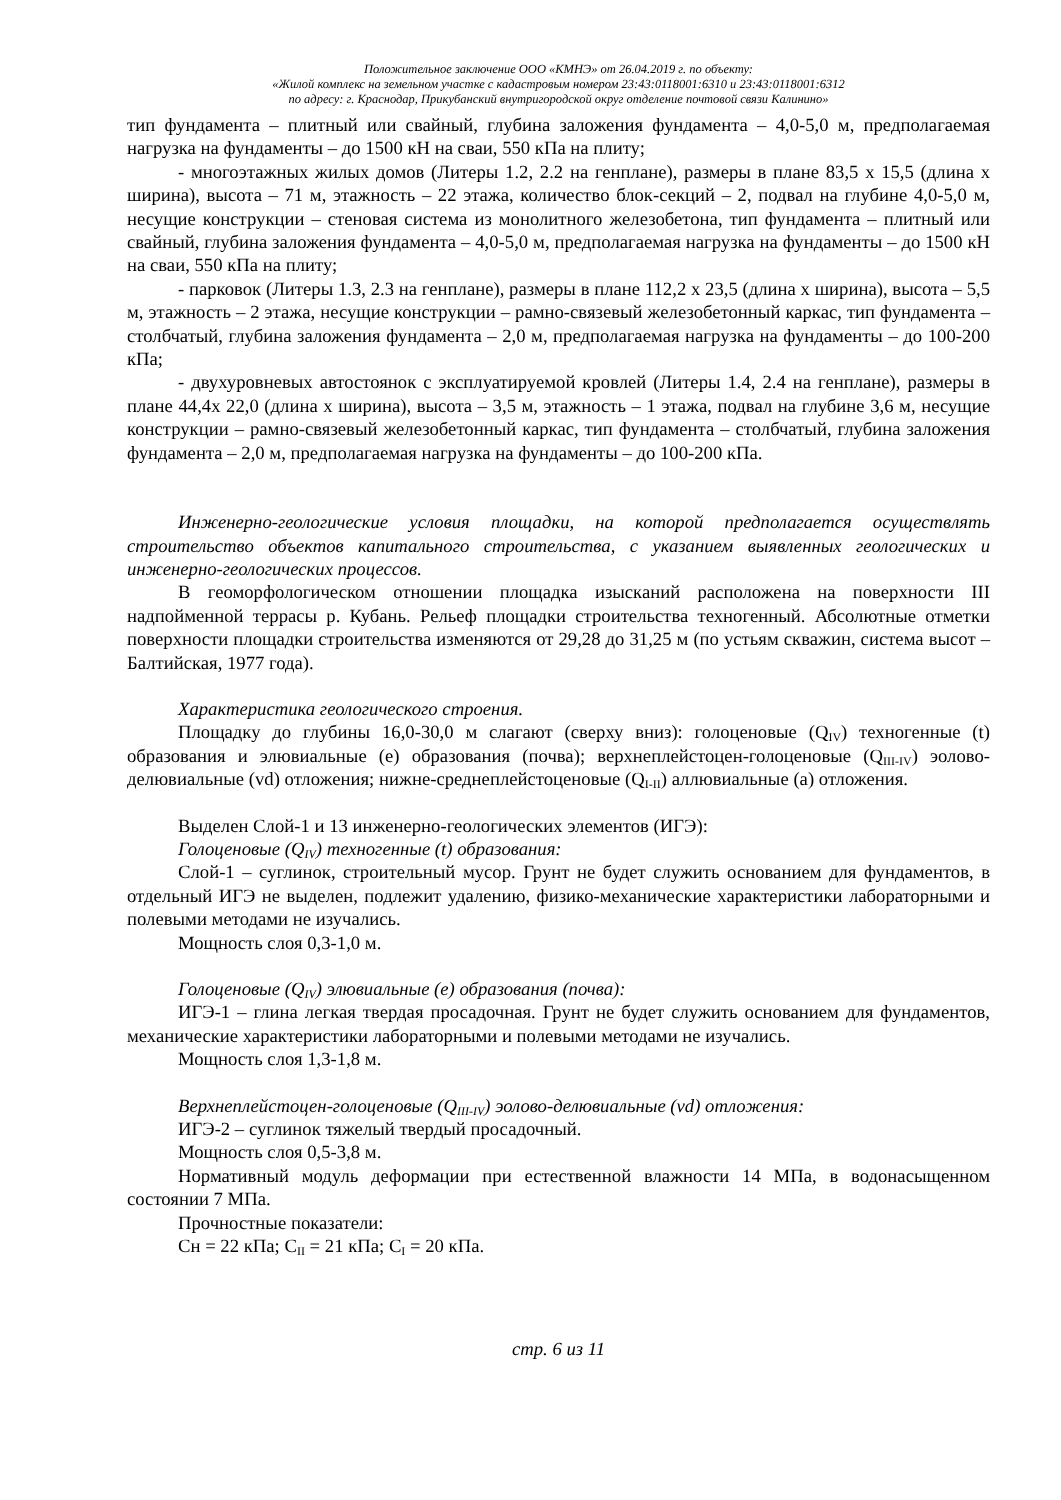Положительное заключение ООО «КМНЭ» от 26.04.2019 г. по объекту:
«Жилой комплекс на земельном участке с кадастровым номером 23:43:0118001:6310 и 23:43:0118001:6312
по адресу: г. Краснодар, Прикубанский внутригородской округ отделение почтовой связи Калинино»
тип фундамента – плитный или свайный, глубина заложения фундамента – 4,0-5,0 м, предполагаемая нагрузка на фундаменты – до 1500 кН на сваи, 550 кПа на плиту;
- многоэтажных жилых домов (Литеры 1.2, 2.2 на генплане), размеры в плане 83,5 х 15,5 (длина х ширина), высота – 71 м, этажность – 22 этажа, количество блок-секций – 2, подвал на глубине 4,0-5,0 м, несущие конструкции – стеновая система из монолитного железобетона, тип фундамента – плитный или свайный, глубина заложения фундамента – 4,0-5,0 м, предполагаемая нагрузка на фундаменты – до 1500 кН на сваи, 550 кПа на плиту;
- парковок (Литеры 1.3, 2.3 на генплане), размеры в плане 112,2 х 23,5 (длина х ширина), высота – 5,5 м, этажность – 2 этажа, несущие конструкции – рамно-связевый железобетонный каркас, тип фундамента – столбчатый, глубина заложения фундамента – 2,0 м, предполагаемая нагрузка на фундаменты – до 100-200 кПа;
- двухуровневых автостоянок с эксплуатируемой кровлей (Литеры 1.4, 2.4 на генплане), размеры в плане 44,4х 22,0 (длина х ширина), высота – 3,5 м, этажность – 1 этажа, подвал на глубине 3,6 м, несущие конструкции – рамно-связевый железобетонный каркас, тип фундамента – столбчатый, глубина заложения фундамента – 2,0 м, предполагаемая нагрузка на фундаменты – до 100-200 кПа.
Инженерно-геологические условия площадки, на которой предполагается осуществлять строительство объектов капитального строительства, с указанием выявленных геологических и инженерно-геологических процессов.
В геоморфологическом отношении площадка изысканий расположена на поверхности III надпойменной террасы р. Кубань. Рельеф площадки строительства техногенный. Абсолютные отметки поверхности площадки строительства изменяются от 29,28 до 31,25 м (по устьям скважин, система высот – Балтийская, 1977 года).
Характеристика геологического строения.
Площадку до глубины 16,0-30,0 м слагают (сверху вниз): голоценовые (Q<sub>IV</sub>) техногенные (t) образования и элювиальные (е) образования (почва); верхнеплейстоцен-голоценовые (Q<sub>III-IV</sub>) эолово-делювиальные (vd) отложения; нижне-среднеплейстоценовые (Q<sub>I-II</sub>) аллювиальные (а) отложения.
Выделен Слой-1 и 13 инженерно-геологических элементов (ИГЭ):
Голоценовые (Q<sub>IV</sub>) техногенные (t) образования:
Слой-1 – суглинок, строительный мусор. Грунт не будет служить основанием для фундаментов, в отдельный ИГЭ не выделен, подлежит удалению, физико-механические характеристики лабораторными и полевыми методами не изучались.
Мощность слоя 0,3-1,0 м.
Голоценовые (Q<sub>IV</sub>) элювиальные (е) образования (почва):
ИГЭ-1 – глина легкая твердая просадочная. Грунт не будет служить основанием для фундаментов, механические характеристики лабораторными и полевыми методами не изучались.
Мощность слоя 1,3-1,8 м.
Верхнеплейстоцен-голоценовые (Q<sub>III-IV</sub>) эолово-делювиальные (vd) отложения:
ИГЭ-2 – суглинок тяжелый твердый просадочный.
Мощность слоя 0,5-3,8 м.
Нормативный модуль деформации при естественной влажности 14 МПа, в водонасыщенном состоянии 7 МПа.
Прочностные показатели:
Сн = 22 кПа; С<sub>II</sub> = 21 кПа; С<sub>I</sub> = 20 кПа.
стр. 6 из 11